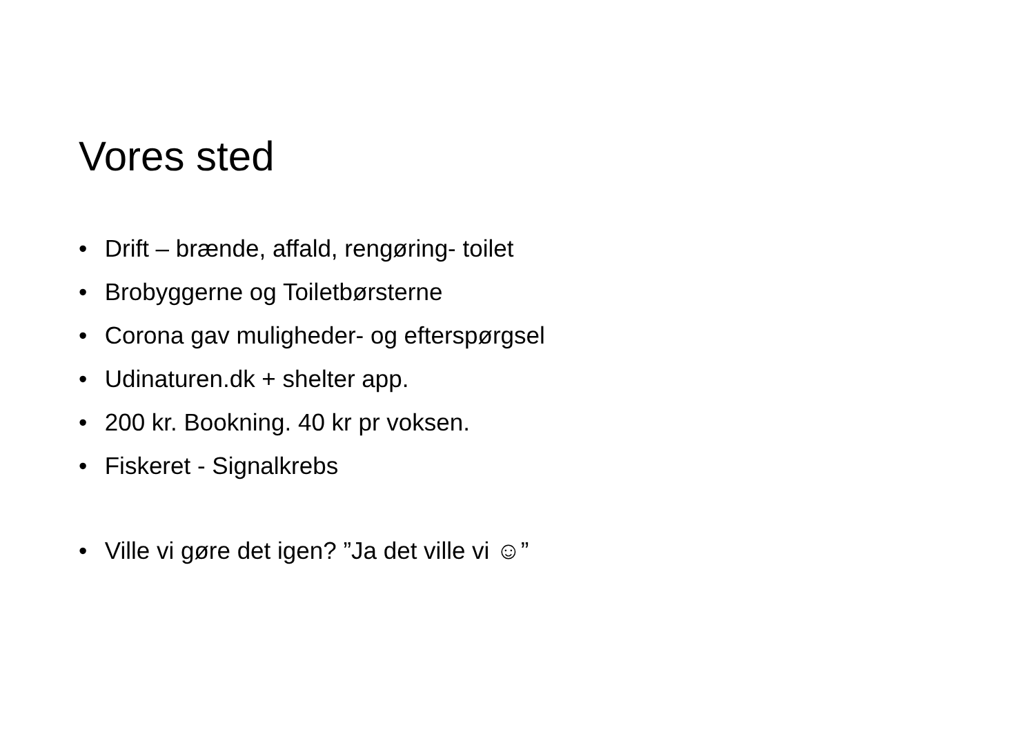Vores sted
• Drift – brænde, affald, rengøring- toilet
• Brobyggerne og Toiletbørsterne
• Corona gav muligheder- og efterspørgsel
• Udinaturen.dk + shelter app.
• 200 kr. Bookning. 40 kr pr voksen.
• Fiskeret - Signalkrebs
• Ville vi gøre det igen? ”Ja det ville vi ☺”